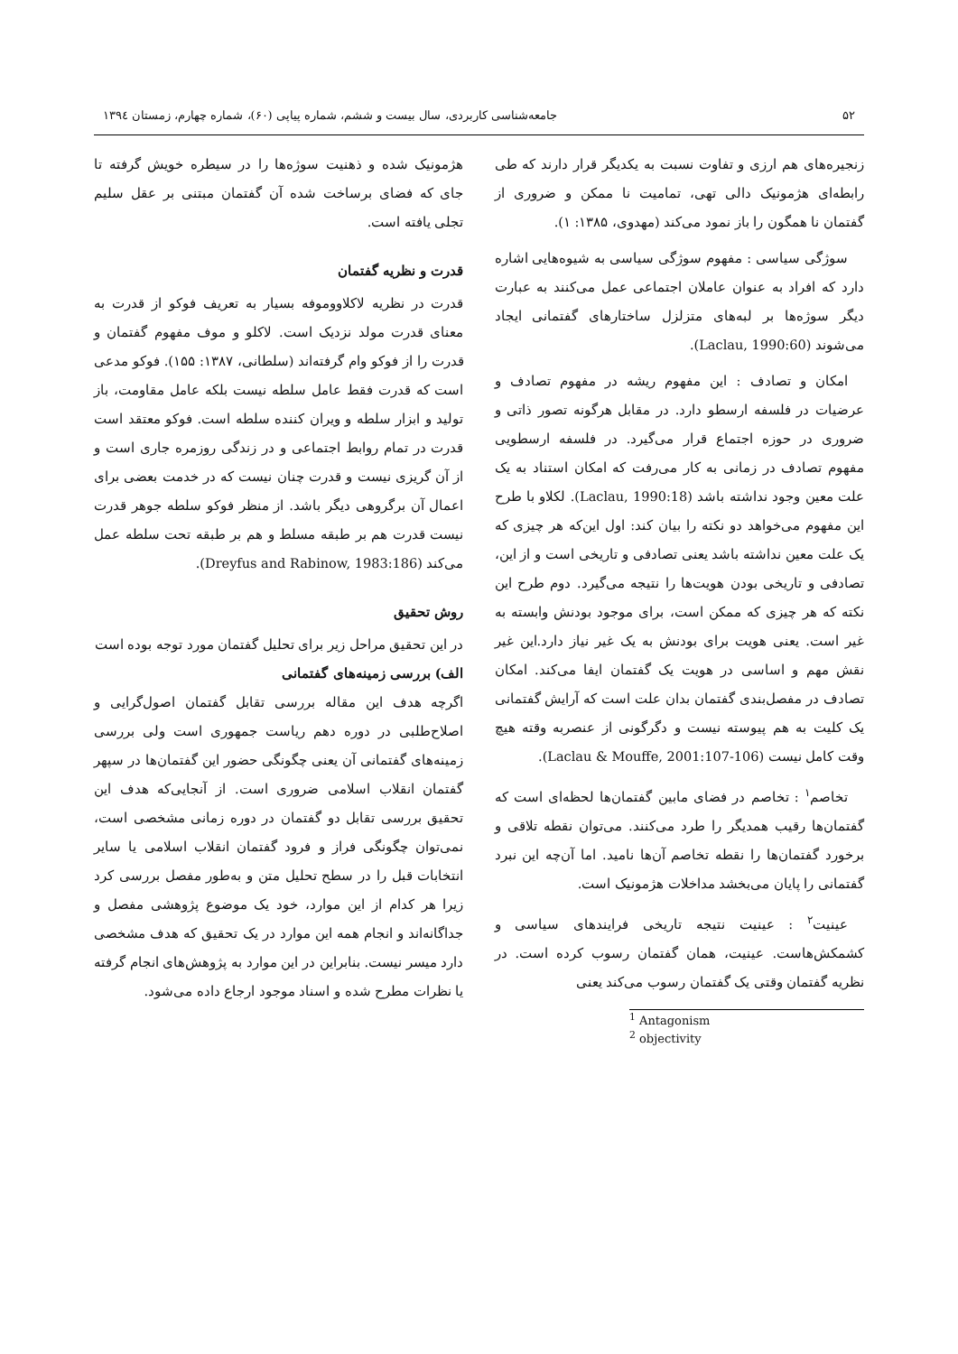۵۲ جامعه‌شناسی کاربردی، سال بیست و ششم، شماره پیاپی (۶۰)، شماره چهارم، زمستان ۱۳۹٤
زنجیره‌های هم ارزی و تفاوت نسبت به یکدیگر قرار دارند که طی رابطه‌ای هژمونیک دالی تهی، تمامیت نا ممکن و ضروری از گفتمان نا همگون را باز نمود می‌کند (مهدوی، ۱۳۸۵: ۱).
سوژگی سیاسی : مفهوم سوژگی سیاسی به شیوه‌هایی اشاره دارد که افراد به عنوان عاملان اجتماعی عمل می‌کنند به عبارت دیگر سوژه‌ها بر لبه‌های متزلزل ساختارهای گفتمانی ایجاد می‌شوند (Laclau, 1990:60).
امکان و تصادف : این مفهوم ریشه در مفهوم تصادف و عرضیات در فلسفه ارسطو دارد. در مقابل هرگونه تصور ذاتی و ضروری در حوزه اجتماع قرار می‌گیرد. در فلسفه ارسطویی مفهوم تصادف در زمانی به کار می‌رفت که امکان استناد به یک علت معین وجود نداشته باشد (Laclau, 1990:18). لکلاو با طرح این مفهوم می‌خواهد دو نکته را بیان کند: اول این‌که هر چیزی که یک علت معین نداشته باشد یعنی تصادفی و تاریخی است و از این، تصادفی و تاریخی بودن هویت‌ها را نتیجه می‌گیرد. دوم طرح این نکته که هر چیزی که ممکن است، برای موجود بودنش وابسته به غیر است. یعنی هویت برای بودنش به یک غیر نیاز دارد.این غیر نقش مهم و اساسی در هویت یک گفتمان ایفا می‌کند. امکان تصادف در مفصل‌بندی گفتمان بدان علت است که آرایش گفتمانی یک کلیت به هم پیوسته نیست و دگرگونی از عنصربه وقته هیچ وقت کامل نیست (Laclau & Mouffe, 2001:107-106).
تخاصم<sup>۱</sup> : تخاصم در فضای مابین گفتمان‌ها لحظه‌ای است که گفتمان‌ها رقیب همدیگر را طرد می‌کنند. می‌توان نقطه تلاقی و برخورد گفتمان‌ها را نقطه تخاصم آن‌ها نامید. اما آن‌چه این نبرد گفتمانی را پایان می‌بخشد مداخلات هژمونیک است.
عینیت<sup>۲</sup> : عینیت نتیجه تاریخی فرایندهای سیاسی و کشمکش‌هاست. عینیت، همان گفتمان رسوب کرده است. در نظریه گفتمان وقتی یک گفتمان رسوب می‌کند یعنی
<sup>1</sup> Antagonism
<sup>2</sup> objectivity
هژمونیک شده و ذهنیت سوژه‌ها را در سیطره خویش گرفته تا جای که فضای برساخت شده آن گفتمان مبتنی بر عقل سلیم تجلی یافته است.
قدرت و نظریه گفتمان
قدرت در نظریه لاکلاوومو‌فه بسیار به تعریف فوکو از قدرت به معنای قدرت مولد نزدیک است. لاکلو و موف مفهوم گفتمان و قدرت را از فوکو وام گرفته‌اند (سلطانی، ۱۳۸۷: ۱۵۵). فوکو مدعی است که قدرت فقط عامل سلطه نیست بلکه عامل مقاومت، باز تولید و ابزار سلطه و ویران کننده سلطه است. فوکو معتقد است قدرت در تمام روابط اجتماعی و در زندگی روزمره جاری است و از آن گریزی نیست و قدرت چنان نیست که در خدمت بعضی برای اعمال آن برگروهی دیگر باشد. از منظر فوکو سلطه جوهر قدرت نیست قدرت هم بر طبقه مسلط و هم بر طبقه تحت سلطه عمل می‌کند (Dreyfus and Rabinow, 1983:186).
روش تحقیق
در این تحقیق مراحل زیر برای تحلیل گفتمان مورد توجه بوده است
الف) بررسی زمینه‌های گفتمانی
اگرچه هدف این مقاله بررسی تقابل گفتمان اصول‌گرایی و اصلاح‌طلبی در دوره دهم ریاست جمهوری است ولی بررسی زمینه‌های گفتمانی آن یعنی چگونگی حضور این گفتمان‌ها در سپهر گفتمان انقلاب اسلامی ضروری است. از آنجایی‌که هدف این تحقیق بررسی تقابل دو گفتمان در دوره زمانی مشخصی است، نمی‌توان چگونگی فراز و فرود گفتمان انقلاب اسلامی یا سایر انتخابات قبل را در سطح تحلیل متن و به‌طور مفصل بررسی کرد زیرا هر کدام از این موارد، خود یک موضوع پژوهشی مفصل و جداگانه‌اند و انجام همه این موارد در یک تحقیق که هدف مشخصی دارد میسر نیست. بنابراین در این موارد به پژوهش‌های انجام گرفته یا نظرات مطرح شده و اسناد موجود ارجاع داده می‌شود.